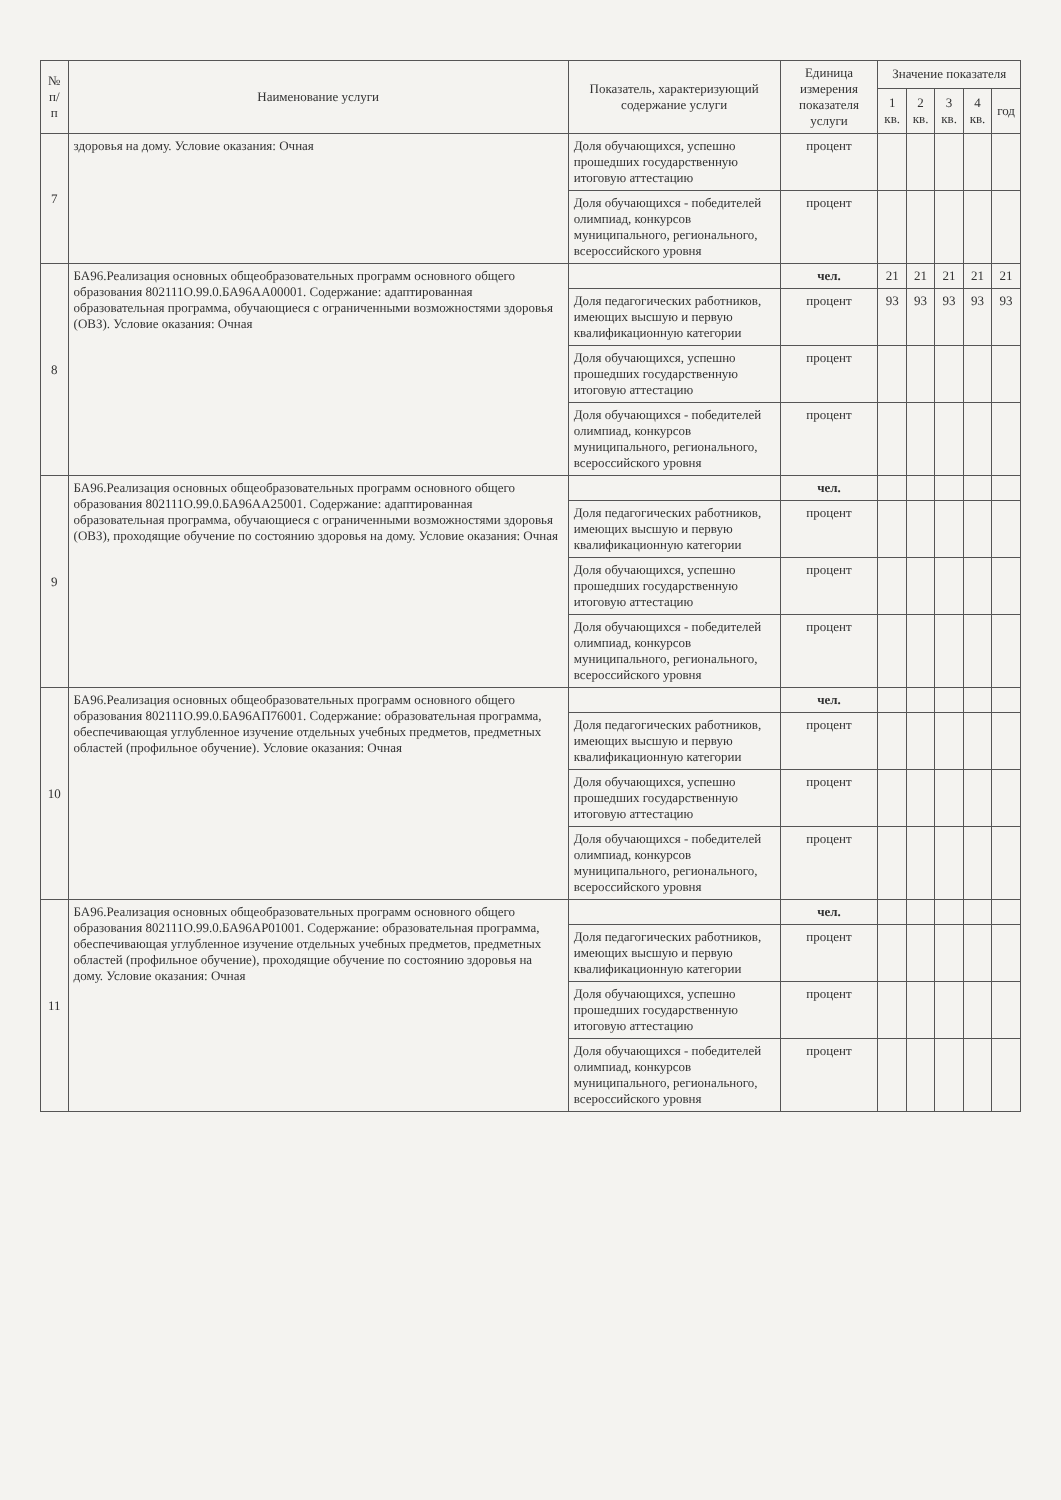| № п/п | Наименование услуги | Показатель, характеризующий содержание услуги | Единица измерения показателя услуги | Значение показателя | | | | |
| --- | --- | --- | --- | --- | --- | --- | --- | --- |
| | | | | 1 кв. | 2 кв. | 3 кв. | 4 кв. | год |
| 7 | здоровья на дому. Условие оказания: Очная | Доля обучающихся, успешно прошедших государственную итоговую аттестацию | процент | | | | | |
| | | Доля обучающихся - победителей олимпиад, конкурсов муниципального, регионального, всероссийского уровня | процент | | | | | |
| 8 | БА96.Реализация основных общеобразовательных программ основного общего образования 802111О.99.0.БА96АА00001. Содержание: адаптированная образовательная программа, обучающиеся с ограниченными возможностями здоровья (ОВЗ). Условие оказания: Очная | | чел. | 21 | 21 | 21 | 21 | 21 |
| | | Доля педагогических работников, имеющих высшую и первую квалификационную категории | процент | 93 | 93 | 93 | 93 | 93 |
| | | Доля обучающихся, успешно прошедших государственную итоговую аттестацию | процент | | | | | |
| | | Доля обучающихся - победителей олимпиад, конкурсов муниципального, регионального, всероссийского уровня | процент | | | | | |
| 9 | БА96.Реализация основных общеобразовательных программ основного общего образования 802111О.99.0.БА96АА25001. Содержание: адаптированная образовательная программа, обучающиеся с ограниченными возможностями здоровья (ОВЗ), проходящие обучение по состоянию здоровья на дому. Условие оказания: Очная | | чел. | | | | | |
| | | Доля педагогических работников, имеющих высшую и первую квалификационную категории | процент | | | | | |
| | | Доля обучающихся, успешно прошедших государственную итоговую аттестацию | процент | | | | | |
| | | Доля обучающихся - победителей олимпиад, конкурсов муниципального, регионального, всероссийского уровня | процент | | | | | |
| 10 | БА96.Реализация основных общеобразовательных программ основного общего образования 802111О.99.0.БА96АП76001. Содержание: образовательная программа, обеспечивающая углубленное изучение отдельных учебных предметов, предметных областей (профильное обучение). Условие оказания: Очная | | чел. | | | | | |
| | | Доля педагогических работников, имеющих высшую и первую квалификационную категории | процент | | | | | |
| | | Доля обучающихся, успешно прошедших государственную итоговую аттестацию | процент | | | | | |
| | | Доля обучающихся - победителей олимпиад, конкурсов муниципального, регионального, всероссийского уровня | процент | | | | | |
| 11 | БА96.Реализация основных общеобразовательных программ основного общего образования 802111О.99.0.БА96АР01001. Содержание: образовательная программа, обеспечивающая углубленное изучение отдельных учебных предметов, предметных областей (профильное обучение), проходящие обучение по состоянию здоровья на дому. Условие оказания: Очная | | чел. | | | | | |
| | | Доля педагогических работников, имеющих высшую и первую квалификационную категории | процент | | | | | |
| | | Доля обучающихся, успешно прошедших государственную итоговую аттестацию | процент | | | | | |
| | | Доля обучающихся - победителей олимпиад, конкурсов муниципального, регионального, всероссийского уровня | процент | | | | | |